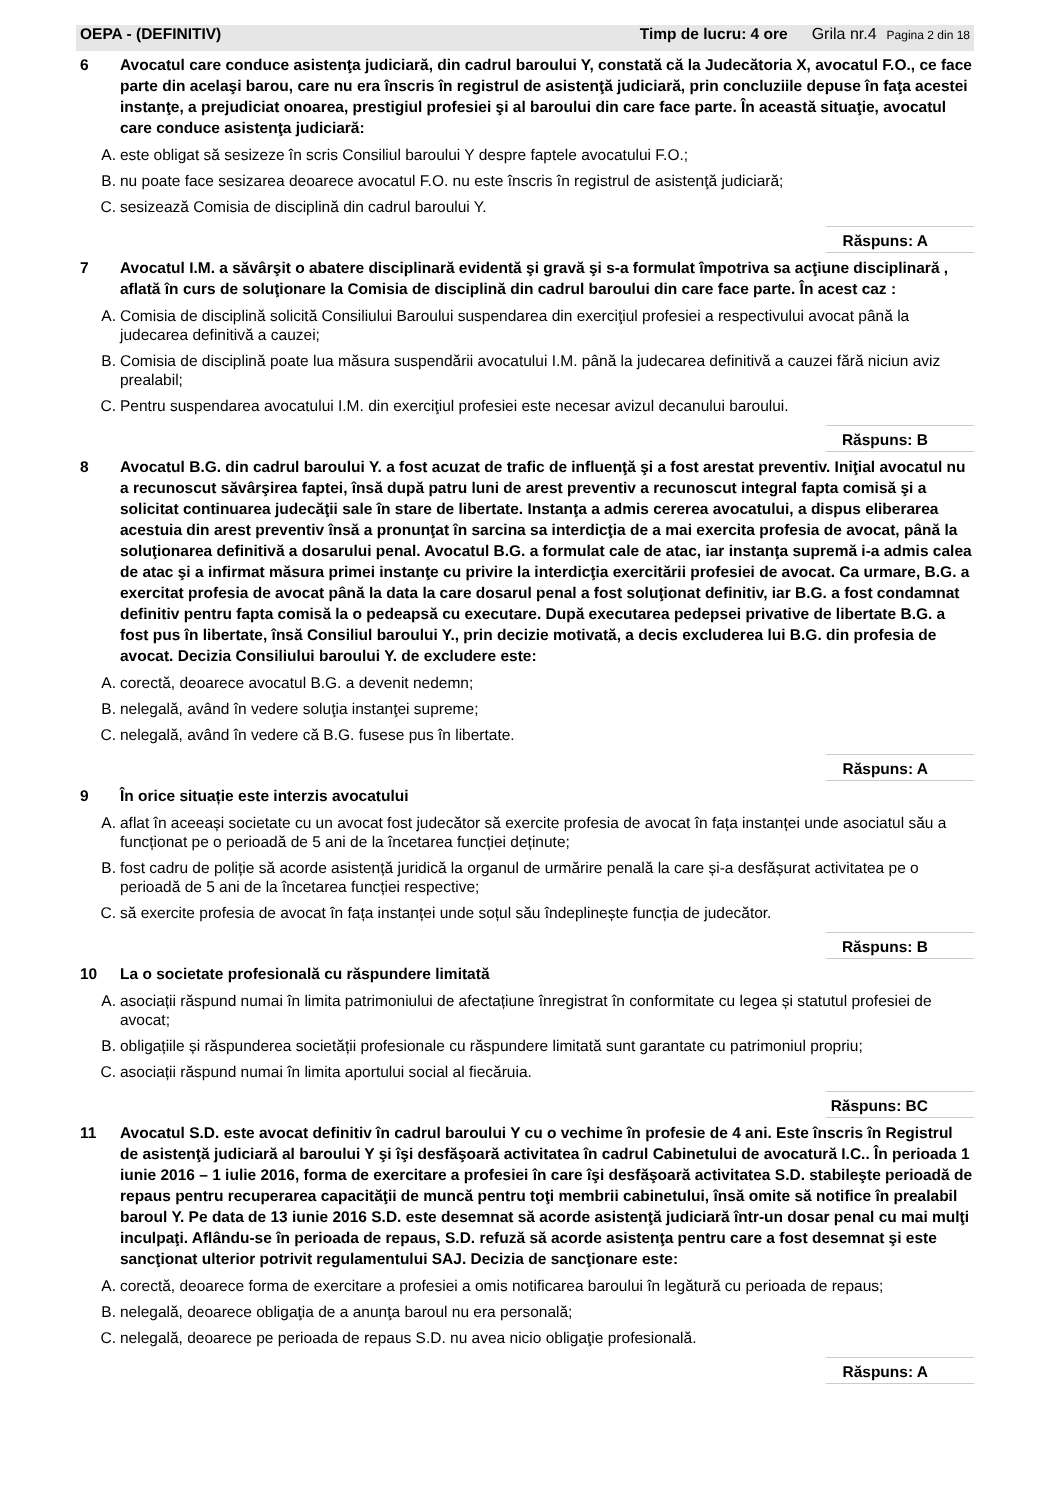OEPA - (DEFINITIV) Timp de lucru: 4 ore Grila nr.4 Pagina 2 din 18
6 Avocatul care conduce asistenţa judiciară, din cadrul baroului Y, constată că la Judecătoria X, avocatul F.O., ce face parte din acelaşi barou, care nu era înscris în registrul de asistenţă judiciară, prin concluziile depuse în faţa acestei instanţe, a prejudiciat onoarea, prestigiul profesiei şi al baroului din care face parte. În această situaţie, avocatul care conduce asistenţa judiciară:
A. este obligat să sesizeze în scris Consiliul baroului Y despre faptele avocatului F.O.;
B. nu poate face sesizarea deoarece avocatul F.O. nu este înscris în registrul de asistenţă judiciară;
C. sesizează Comisia de disciplină din cadrul baroului Y.
Răspuns: A
7 Avocatul I.M. a săvârşit o abatere disciplinară evidentă şi gravă şi s-a formulat împotriva sa acţiune disciplinară , aflată în curs de soluţionare la Comisia de disciplină din cadrul baroului din care face parte. În acest caz :
A. Comisia de disciplină solicită Consiliului Baroului suspendarea din exerciţiul profesiei a respectivului avocat până la judecarea definitivă a cauzei;
B. Comisia de disciplină poate lua măsura suspendării avocatului I.M. până la judecarea definitivă a cauzei fără niciun aviz prealabil;
C. Pentru suspendarea avocatului I.M. din exerciţiul profesiei este necesar avizul decanului baroului.
Răspuns: B
8 Avocatul B.G. din cadrul baroului Y. a fost acuzat de trafic de influenţă şi a fost arestat preventiv. Iniţial avocatul nu a recunoscut săvârşirea faptei, însă după patru luni de arest preventiv a recunoscut integral fapta comisă şi a solicitat continuarea judecăţii sale în stare de libertate. Instanţa a admis cererea avocatului, a dispus eliberarea acestuia din arest preventiv însă a pronunţat în sarcina sa interdicţia de a mai exercita profesia de avocat, până la soluţionarea definitivă a dosarului penal. Avocatul B.G. a formulat cale de atac, iar instanţa supremă i-a admis calea de atac şi a infirmat măsura primei instanţe cu privire la interdicţia exercitării profesiei de avocat. Ca urmare, B.G. a exercitat profesia de avocat până la data la care dosarul penal a fost soluţionat definitiv, iar B.G. a fost condamnat definitiv pentru fapta comisă la o pedeapsă cu executare. După executarea pedepsei privative de libertate B.G. a fost pus în libertate, însă Consiliul baroului Y., prin decizie motivată, a decis excluderea lui B.G. din profesia de avocat. Decizia Consiliului baroului Y. de excludere este:
A. corectă, deoarece avocatul B.G. a devenit nedemn;
B. nelegală, având în vedere soluţia instanţei supreme;
C. nelegală, având în vedere că B.G. fusese pus în libertate.
Răspuns: A
9 În orice situație este interzis avocatului
A. aflat în aceeași societate cu un avocat fost judecător să exercite profesia de avocat în fața instanței unde asociatul său a funcționat pe o perioadă de 5 ani de la încetarea funcției deținute;
B. fost cadru de poliție să acorde asistență juridică la organul de urmărire penală la care și-a desfășurat activitatea pe o perioadă de 5 ani de la încetarea funcției respective;
C. să exercite profesia de avocat în fața instanței unde soțul său îndeplinește funcția de judecător.
Răspuns: B
10 La o societate profesională cu răspundere limitată
A. asociații răspund numai în limita patrimoniului de afectațiune înregistrat în conformitate cu legea și statutul profesiei de avocat;
B. obligațiile și răspunderea societății profesionale cu răspundere limitată sunt garantate cu patrimoniul propriu;
C. asociații răspund numai în limita aportului social al fiecăruia.
Răspuns: BC
11 Avocatul S.D. este avocat definitiv în cadrul baroului Y cu o vechime în profesie de 4 ani. Este înscris în Registrul de asistenţă judiciară al baroului Y şi îşi desfăşoară activitatea în cadrul Cabinetului de avocatură I.C.. În perioada 1 iunie 2016 – 1 iulie 2016, forma de exercitare a profesiei în care îşi desfăşoară activitatea S.D. stabileşte perioadă de repaus pentru recuperarea capacităţii de muncă pentru toţi membrii cabinetului, însă omite să notifice în prealabil baroul Y. Pe data de 13 iunie 2016 S.D. este desemnat să acorde asistenţă judiciară într-un dosar penal cu mai mulţi inculpaţi. Aflându-se în perioada de repaus, S.D. refuză să acorde asistenţa pentru care a fost desemnat şi este sancţionat ulterior potrivit regulamentului SAJ. Decizia de sancţionare este:
A. corectă, deoarece forma de exercitare a profesiei a omis notificarea baroului în legătură cu perioada de repaus;
B. nelegală, deoarece obligaţia de a anunţa baroul nu era personală;
C. nelegală, deoarece pe perioada de repaus S.D. nu avea nicio obligaţie profesională.
Răspuns: A